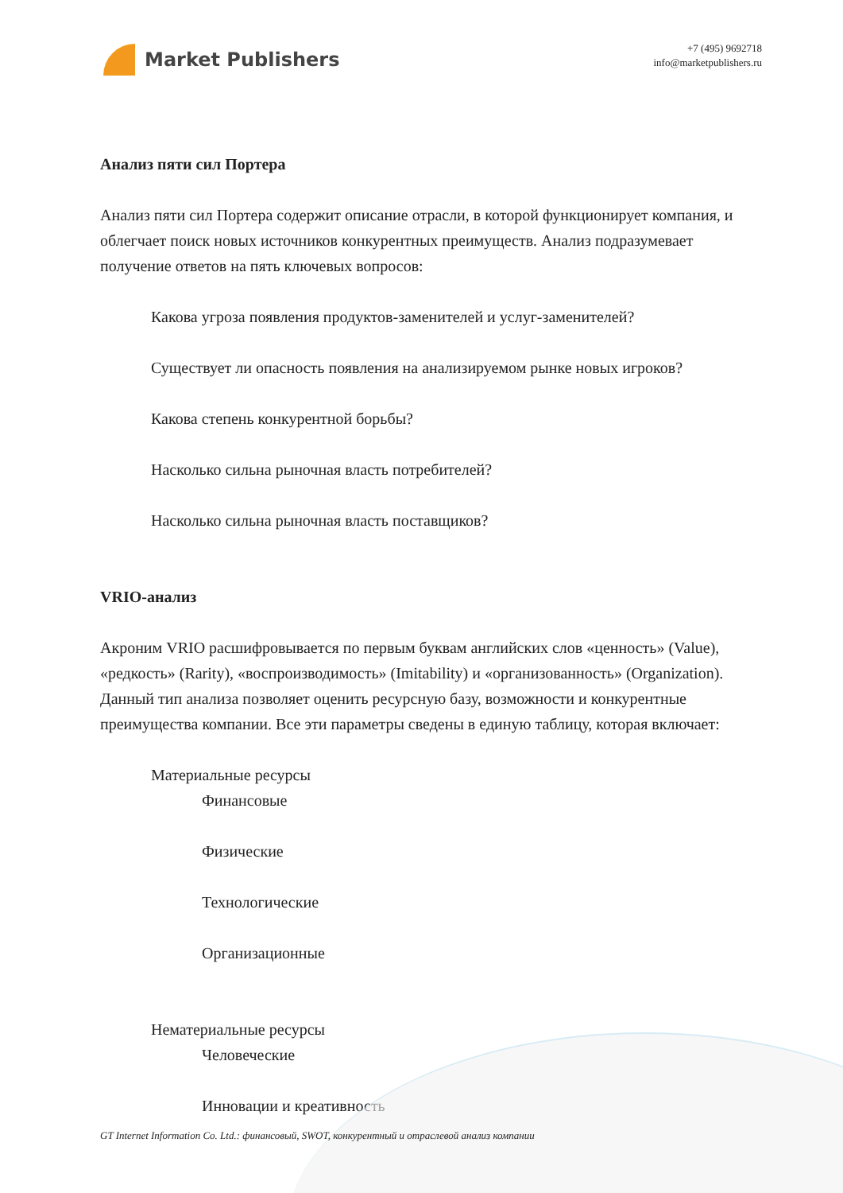Market Publishers
+7 (495) 9692718
info@marketpublishers.ru
Анализ пяти сил Портера
Анализ пяти сил Портера содержит описание отрасли, в которой функционирует компания, и облегчает поиск новых источников конкурентных преимуществ. Анализ подразумевает получение ответов на пять ключевых вопросов:
Какова угроза появления продуктов-заменителей и услуг-заменителей?
Существует ли опасность появления на анализируемом рынке новых игроков?
Какова степень конкурентной борьбы?
Насколько сильна рыночная власть потребителей?
Насколько сильна рыночная власть поставщиков?
VRIO-анализ
Акроним VRIO расшифровывается по первым буквам английских слов «ценность» (Value), «редкость» (Rarity), «воспроизводимость» (Imitability) и «организованность» (Organization). Данный тип анализа позволяет оценить ресурсную базу, возможности и конкурентные преимущества компании. Все эти параметры сведены в единую таблицу, которая включает:
Материальные ресурсы
Финансовые
Физические
Технологические
Организационные
Нематериальные ресурсы
Человеческие
Инновации и креативность
GT Internet Information Co. Ltd.: финансовый, SWOT, конкурентный и отраслевой анализ компании